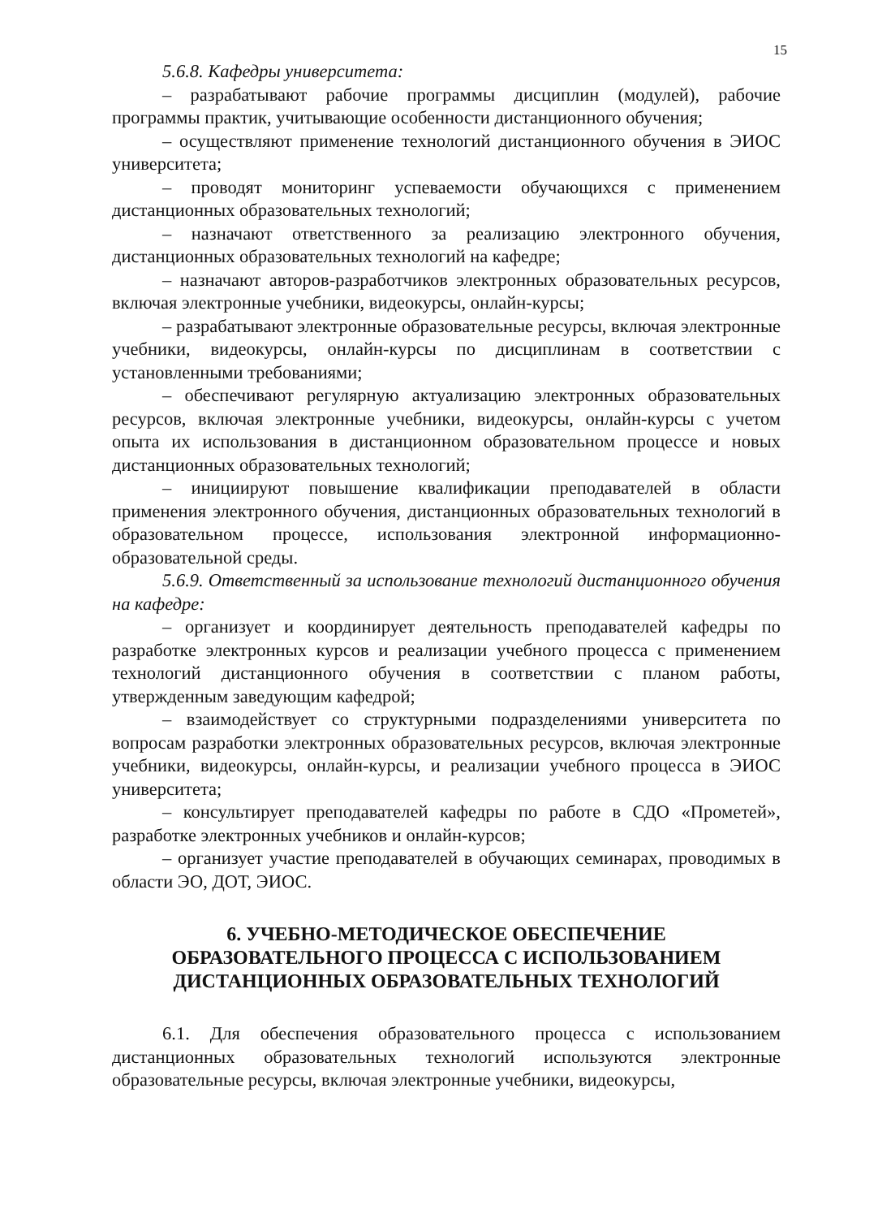15
5.6.8. Кафедры университета:
– разрабатывают рабочие программы дисциплин (модулей), рабочие программы практик, учитывающие особенности дистанционного обучения;
– осуществляют применение технологий дистанционного обучения в ЭИОС университета;
– проводят мониторинг успеваемости обучающихся с применением дистанционных образовательных технологий;
– назначают ответственного за реализацию электронного обучения, дистанционных образовательных технологий на кафедре;
– назначают авторов-разработчиков электронных образовательных ресурсов, включая электронные учебники, видеокурсы, онлайн-курсы;
– разрабатывают электронные образовательные ресурсы, включая электронные учебники, видеокурсы, онлайн-курсы по дисциплинам в соответствии с установленными требованиями;
– обеспечивают регулярную актуализацию электронных образовательных ресурсов, включая электронные учебники, видеокурсы, онлайн-курсы с учетом опыта их использования в дистанционном образовательном процессе и новых дистанционных образовательных технологий;
– инициируют повышение квалификации преподавателей в области применения электронного обучения, дистанционных образовательных технологий в образовательном процессе, использования электронной информационно-образовательной среды.
5.6.9. Ответственный за использование технологий дистанционного обучения на кафедре:
– организует и координирует деятельность преподавателей кафедры по разработке электронных курсов и реализации учебного процесса с применением технологий дистанционного обучения в соответствии с планом работы, утвержденным заведующим кафедрой;
– взаимодействует со структурными подразделениями университета по вопросам разработки электронных образовательных ресурсов, включая электронные учебники, видеокурсы, онлайн-курсы, и реализации учебного процесса в ЭИОС университета;
– консультирует преподавателей кафедры по работе в СДО «Прометей», разработке электронных учебников и онлайн-курсов;
– организует участие преподавателей в обучающих семинарах, проводимых в области ЭО, ДОТ, ЭИОС.
6. УЧЕБНО-МЕТОДИЧЕСКОЕ ОБЕСПЕЧЕНИЕ
ОБРАЗОВАТЕЛЬНОГО ПРОЦЕССА С ИСПОЛЬЗОВАНИЕМ
ДИСТАНЦИОННЫХ ОБРАЗОВАТЕЛЬНЫХ ТЕХНОЛОГИЙ
6.1. Для обеспечения образовательного процесса с использованием дистанционных образовательных технологий используются электронные образовательные ресурсы, включая электронные учебники, видеокурсы,